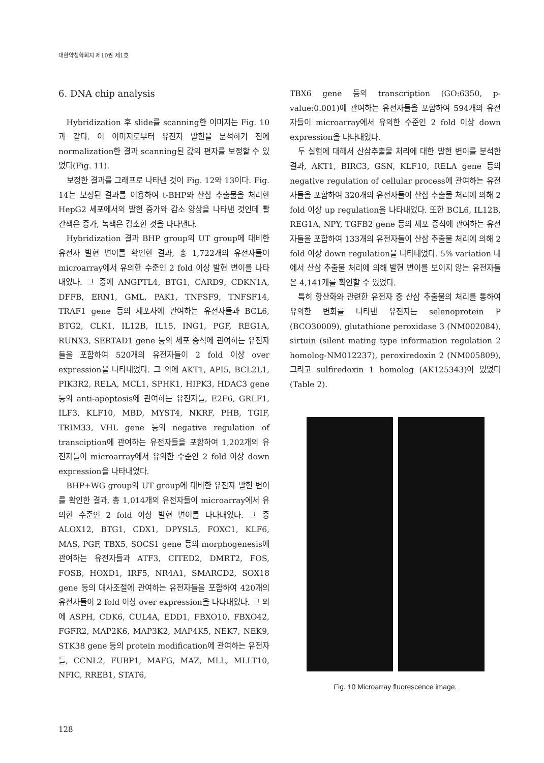대한약침학회지 제10권 제1호
6. DNA chip analysis
Hybridization 후 slide를 scanning한 이미지는 Fig. 10과 같다. 이 이미지로부터 유전자 발현을 분석하기 전에 normalization한 결과 scanning된 값의 편자를 보정할 수 있었다(Fig. 11).
보정한 결과를 그래프로 나타낸 것이 Fig. 12와 13이다. Fig. 14는 보정된 결과를 이용하여 t-BHP와 산삼 추출물을 처리한 HepG2 세포에서의 발현 증가와 감소 양상을 나타낸 것인데 빨간색은 증가, 녹색은 감소한 것을 나타낸다.
Hybridization 결과 BHP group의 UT group에 대비한 유전자 발현 변이를 확인한 결과, 총 1,722개의 유전자들이 microarray에서 유의한 수준인 2 fold 이상 발현 변이를 나타내었다. 그 중에 ANGPTL4, BTG1, CARD9, CDKN1A, DFFB, ERN1, GML, PAK1, TNFSF9, TNFSF14, TRAF1 gene 등의 세포사에 관여하는 유전자들과 BCL6, BTG2, CLK1, IL12B, IL15, ING1, PGF, REG1A, RUNX3, SERTAD1 gene 등의 세포 증식에 관여하는 유전자들을 포함하여 520개의 유전자들이 2 fold 이상 over expression을 나타내었다. 그 외에 AKT1, API5, BCL2L1, PIK3R2, RELA, MCL1, SPHK1, HIPK3, HDAC3 gene 등의 anti-apoptosis에 관여하는 유전자들, E2F6, GRLF1, ILF3, KLF10, MBD, MYST4, NKRF, PHB, TGIF, TRIM33, VHL gene 등의 negative regulation of transciption에 관여하는 유전자들을 포함하여 1,202개의 유전자들이 microarray에서 유의한 수준인 2 fold 이상 down expression을 나타내었다.
BHP+WG group의 UT group에 대비한 유전자 발현 변이를 확인한 결과, 총 1,014개의 유전자들이 microarray에서 유의한 수준인 2 fold 이상 발현 변이를 나타내었다. 그 중 ALOX12, BTG1, CDX1, DPYSL5, FOXC1, KLF6, MAS, PGF, TBX5, SOCS1 gene 등의 morphogenesis에 관여하는 유전자들과 ATF3, CITED2, DMRT2, FOS, FOSB, HOXD1, IRF5, NR4A1, SMARCD2, SOX18 gene 등의 대사조절에 관여하는 유전자들을 포함하여 420개의 유전자들이 2 fold 이상 over expression을 나타내었다. 그 외에 ASPH, CDK6, CUL4A, EDD1, FBXO10, FBXO42, FGFR2, MAP2K6, MAP3K2, MAP4K5, NEK7, NEK9, STK38 gene 등의 protein modification에 관여하는 유전자들, CCNL2, FUBP1, MAFG, MAZ, MLL, MLLT10, NFIC, RREB1, STAT6,
TBX6 gene 등의 transcription (GO:6350, p-value:0.001)에 관여하는 유전자들을 포함하여 594개의 유전자들이 microarray에서 유의한 수준인 2 fold 이상 down expression을 나타내었다.
두 실험에 대해서 산삼추출물 처리에 대한 발현 변이를 분석한 결과, AKT1, BIRC3, GSN, KLF10, RELA gene 등의 negative regulation of cellular process에 관여하는 유전자들을 포함하여 320개의 유전자들이 산삼 추출물 처리에 의해 2 fold 이상 up regulation을 나타내었다. 또한 BCL6, IL12B, REG1A, NPY, TGFB2 gene 등의 세포 증식에 관여하는 유전자들을 포함하여 133개의 유전자들이 산삼 추출물 처리에 의해 2 fold 이상 down regulation을 나타내었다. 5% variation 내에서 산삼 추출물 처리에 의해 발현 변이를 보이지 않는 유전자들은 4,141개를 확인할 수 있었다.
특히 항산화와 관련한 유전자 중 산삼 추출물의 처리를 통하여 유의한 변화를 나타낸 유전자는 selenoprotein P (BCO30009), glutathione peroxidase 3 (NM002084), sirtuin (silent mating type information regulation 2 homolog-NM012237), peroxiredoxin 2 (NM005809), 그리고 sulfiredoxin 1 homolog (AK125343)이 있었다(Table 2).
Fig. 10 Microarray fluorescence image.
128